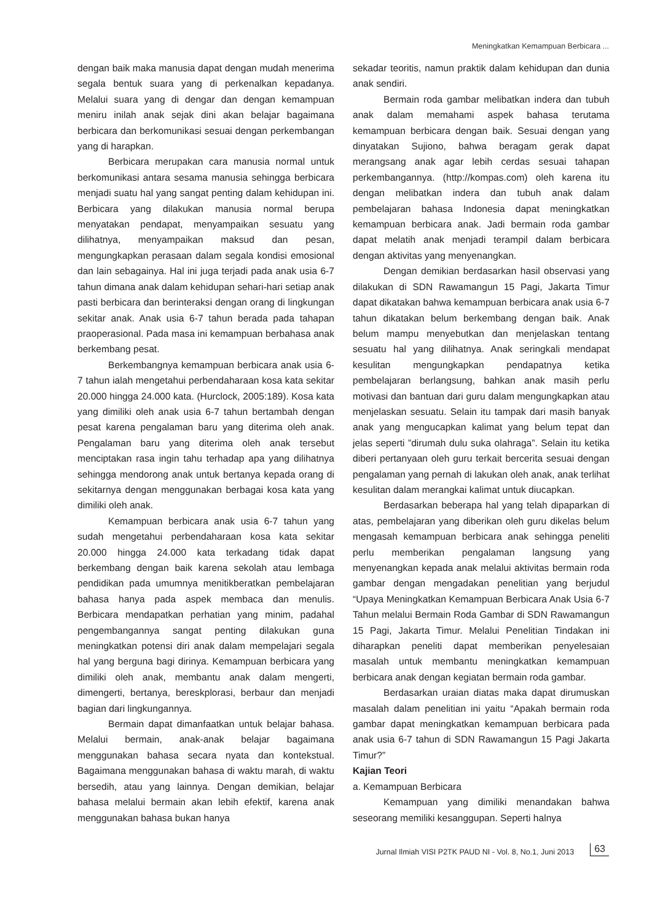Meningkatkan Kemampuan Berbicara ...
dengan baik maka manusia dapat dengan mudah menerima segala bentuk suara yang di perkenalkan kepadanya. Melalui suara yang di dengar dan dengan kemampuan meniru inilah anak sejak dini akan belajar bagaimana berbicara dan berkomunikasi sesuai dengan perkembangan yang di harapkan.
Berbicara merupakan cara manusia normal untuk berkomunikasi antara sesama manusia sehingga berbicara menjadi suatu hal yang sangat penting dalam kehidupan ini. Berbicara yang dilakukan manusia normal berupa menyatakan pendapat, menyampaikan sesuatu yang dilihatnya, menyampaikan maksud dan pesan, mengungkapkan perasaan dalam segala kondisi emosional dan lain sebagainya. Hal ini juga terjadi pada anak usia 6-7 tahun dimana anak dalam kehidupan sehari-hari setiap anak pasti berbicara dan berinteraksi dengan orang di lingkungan sekitar anak. Anak usia 6-7 tahun berada pada tahapan praoperasional. Pada masa ini kemampuan berbahasa anak berkembang pesat.
Berkembangnya kemampuan berbicara anak usia 6-7 tahun ialah mengetahui perbendaharaan kosa kata sekitar 20.000 hingga 24.000 kata. (Hurclock, 2005:189). Kosa kata yang dimiliki oleh anak usia 6-7 tahun bertambah dengan pesat karena pengalaman baru yang diterima oleh anak. Pengalaman baru yang diterima oleh anak tersebut menciptakan rasa ingin tahu terhadap apa yang dilihatnya sehingga mendorong anak untuk bertanya kepada orang di sekitarnya dengan menggunakan berbagai kosa kata yang dimiliki oleh anak.
Kemampuan berbicara anak usia 6-7 tahun yang sudah mengetahui perbendaharaan kosa kata sekitar 20.000 hingga 24.000 kata terkadang tidak dapat berkembang dengan baik karena sekolah atau lembaga pendidikan pada umumnya menitikberatkan pembelajaran bahasa hanya pada aspek membaca dan menulis. Berbicara mendapatkan perhatian yang minim, padahal pengembangannya sangat penting dilakukan guna meningkatkan potensi diri anak dalam mempelajari segala hal yang berguna bagi dirinya. Kemampuan berbicara yang dimiliki oleh anak, membantu anak dalam mengerti, dimengerti, bertanya, bereskplorasi, berbaur dan menjadi bagian dari lingkungannya.
Bermain dapat dimanfaatkan untuk belajar bahasa. Melalui bermain, anak-anak belajar bagaimana menggunakan bahasa secara nyata dan kontekstual. Bagaimana menggunakan bahasa di waktu marah, di waktu bersedih, atau yang lainnya. Dengan demikian, belajar bahasa melalui bermain akan lebih efektif, karena anak menggunakan bahasa bukan hanya
sekadar teoritis, namun praktik dalam kehidupan dan dunia anak sendiri.
Bermain roda gambar melibatkan indera dan tubuh anak dalam memahami aspek bahasa terutama kemampuan berbicara dengan baik. Sesuai dengan yang dinyatakan Sujiono, bahwa beragam gerak dapat merangsang anak agar lebih cerdas sesuai tahapan perkembangannya. (http://kompas.com) oleh karena itu dengan melibatkan indera dan tubuh anak dalam pembelajaran bahasa Indonesia dapat meningkatkan kemampuan berbicara anak. Jadi bermain roda gambar dapat melatih anak menjadi terampil dalam berbicara dengan aktivitas yang menyenangkan.
Dengan demikian berdasarkan hasil observasi yang dilakukan di SDN Rawamangun 15 Pagi, Jakarta Timur dapat dikatakan bahwa kemampuan berbicara anak usia 6-7 tahun dikatakan belum berkembang dengan baik. Anak belum mampu menyebutkan dan menjelaskan tentang sesuatu hal yang dilihatnya. Anak seringkali mendapat kesulitan mengungkapkan pendapatnya ketika pembelajaran berlangsung, bahkan anak masih perlu motivasi dan bantuan dari guru dalam mengungkapkan atau menjelaskan sesuatu. Selain itu tampak dari masih banyak anak yang mengucapkan kalimat yang belum tepat dan jelas seperti ”dirumah dulu suka olahraga”. Selain itu ketika diberi pertanyaan oleh guru terkait bercerita sesuai dengan pengalaman yang pernah di lakukan oleh anak, anak terlihat kesulitan dalam merangkai kalimat untuk diucapkan.
Berdasarkan beberapa hal yang telah dipaparkan di atas, pembelajaran yang diberikan oleh guru dikelas belum mengasah kemampuan berbicara anak sehingga peneliti perlu memberikan pengalaman langsung yang menyenangkan kepada anak melalui aktivitas bermain roda gambar dengan mengadakan penelitian yang berjudul “Upaya Meningkatkan Kemampuan Berbicara Anak Usia 6-7 Tahun melalui Bermain Roda Gambar di SDN Rawamangun 15 Pagi, Jakarta Timur. Melalui Penelitian Tindakan ini diharapkan peneliti dapat memberikan penyelesaian masalah untuk membantu meningkatkan kemampuan berbicara anak dengan kegiatan bermain roda gambar.
Berdasarkan uraian diatas maka dapat dirumuskan masalah dalam penelitian ini yaitu “Apakah bermain roda gambar dapat meningkatkan kemampuan berbicara pada anak usia 6-7 tahun di SDN Rawamangun 15 Pagi Jakarta Timur?”
Kajian Teori
a. Kemampuan Berbicara
Kemampuan yang dimiliki menandakan bahwa seseorang memiliki kesanggupan. Seperti halnya
Jurnal Ilmiah VISI P2TK PAUD NI - Vol. 8, No.1, Juni 2013 63